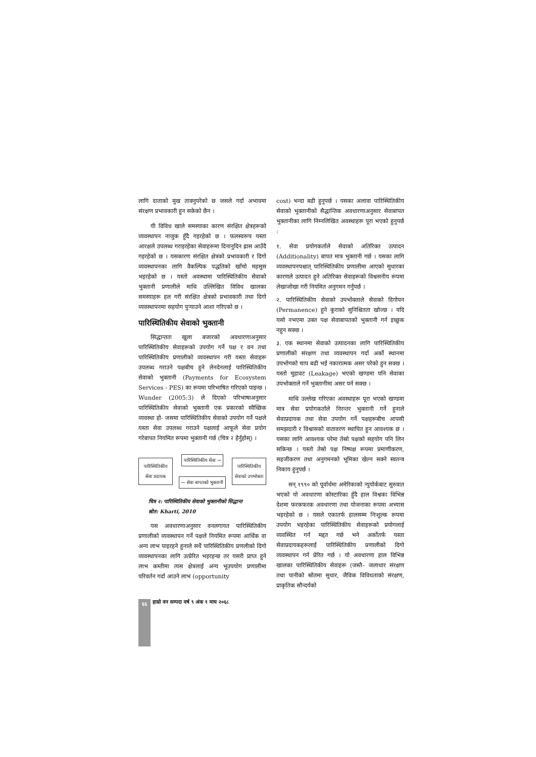लागि दाताको मुख ताक्नुपरेको छ जसले गर्दा अभावमा संरक्षण प्रभावकारी हुन सकेको छैन ।
यी विविध खाले समस्याका कारण संरक्षित क्षेत्रहरूको व्यवस्थापन नाजुक हुँदै गइरहेको छ । फलस्वरूप यस्ता आरक्षले उपलब्ध गराइरहेका सेवाहरूमा दिनानुदिन ह्रास आउँदै गइरहेको छ । यसकारण संरक्षित क्षेत्रको प्रभावकारी र दिगो व्यवस्थापनका लागि वैकल्पिक पद्धतिको खाँचो महसुस भइरहेको छ । यस्तो अवस्थामा पारिस्थितिकीय सेवाको भुक्तानी प्रणालीले माथि उल्लिखित विविध खालका समस्याहरू हल गरी संरक्षित क्षेत्रको प्रभावकारी तथा दिगो व्यवस्थापनमा सहयोग पुऱ्याउने आशा गरिएको छ ।
पारिस्थितिकीय सेवाको भुक्तानी
सिद्धान्ततः खुला बजारको अवधारणाअनुसार पारिस्थितिकीय सेवाहरूको उपयोग गर्ने पक्ष र वन तथा पारिस्थितिकीय प्रणालीको व्यवस्थापन गरी यस्ता सेवाहरू उपलब्ध गराउने पक्षबीच हुने लेनदेनलाई पारिस्थितिकीय सेवाको भुक्तानी (Payments for Ecosystem Services - PES) का रूपमा परिभाषित गरिएको पाइन्छ । Wunder (2005:3) ले दिएको परिभाषाअनुसार पारिस्थितिकीय सेवाको भुक्तानी एक प्रकारको स्वैच्छिक व्यवस्था हो- जसमा पारिस्थितिकीय सेवाको उपयोग गर्ने पक्षले यस्ता सेवा उपलब्ध गराउने पक्षलाई आफूले सेवा प्रयोग गरेबापत नियमित रूपमा भुक्तानी गर्छ (चित्र २ हेर्नुहोस्) ।
पारिस्थितिकीय सेवा प्रदायक
पारिस्थितिकीय सेवा →
← सेवा बापतको भुक्तानी
पारिस्थितिकीय सेवाको उपभोक्ता
चित्र २: पारिस्थितिकीय सेवाको भुक्तानीको सिद्धान्त
स्रोत: Kharti, 2010
यस अवधारणाअनुसार वनलगायत पारिस्थितिकीय प्रणालीको व्यवस्थापन गर्ने पक्षले नियमित रूपमा आर्थिक वा अन्य लाभ पाइरहने हुनाले सधैं पारिस्थितिकीय प्रणलीको दिगो व्यवस्थापनका लागि उत्प्रेरित भइरहन्छ तर यसरी प्राप्त हुने लाभ कम्तीमा त्यस क्षेत्रलाई अन्य भूउपयोग प्रणालीमा परिवर्तन गर्दा आउने लाभ (opportunity
cost) भन्दा बढी हुनुपर्छ । यसका अलावा पारिस्थितिकीय सेवाको भुक्तानीको सैद्धान्तिक अवधारणाअनुसार सेवाबापत भुक्तानीका लागि निम्नलिखित अवस्थाहरू पूरा भएको हुनुपर्छ :
१. सेवा प्रयोगकर्ताले सेवाको अतिरिक्त उत्पादन (Additionality) बापत मात्र भुक्तानी गर्छ । यसका लागि व्यवस्थापनपश्चात् पारिस्थितिकीय प्रणालीमा आएको सुधारका कारणले उत्पादन हुने अतिरिक्त सेवाहरूको विश्वसनीय रूपमा लेखाजोखा गरी नियमित अनुगमन गर्नुपर्छ ।
२. पारिस्थितिकीय सेवाको उपभोक्ताले सेवाको दिगोपन (Permanence) हुने कुराको सुनिश्चितता खोज्छ । यदि यसो नभएमा उक्त पक्ष सेवाबापतको भुक्तानी गर्न इच्छुक नहुन सक्छ ।
३. एक स्थानमा सेवाको उत्पादनका लागि पारिस्थितिकीय प्रणालीको संरक्षण तथा व्यवस्थापन गर्दा अर्को स्थानमा उपभोगको चाप बढी भई नकारात्मक असर परेको हुन सक्छ । यस्तो चुहावट (Leakage) भएको खण्डमा पनि सेवाका उपभोक्ताले गर्ने भुक्तानीमा असर पर्न सक्छ ।
माथि उल्लेख गरिएका अवस्थाहरू पूरा भएको खण्डमा मात्र सेवा प्रयोगकर्ताले निरन्तर भुक्तानी गर्ने हुनाले सेवाप्रदायक तथा सेवा उपयोग गर्ने पक्षहरूबीच आपसी समझदारी र विश्वासको वातावरण स्थापित हुन आवश्यक छ । यसका लागि आवश्यक परेमा तेस्रो पक्षको सहयोग पनि लिन सकिन्छ । यस्तो तेस्रो पक्ष निष्पक्ष रूपमा प्रमाणीकरण, सहजीकरण तथा अनुगमनको भूमिका खेल्न सक्ने स्वतन्त्र निकाय हुनुपर्छ ।
सन् १९९० को पूर्वार्धमा अमेरिकाको न्युयोर्कबाट सुरुवात भएको यो अवधारणा कोस्टारिका हुँदै हाल विश्वका विभिन्न देशमा फरकफरक अवधारणा तथा योजनाका रूपमा अभ्यास भइरहेको छ । यसले एकातर्फ हालसम्म निःशुल्क रूपमा उपयोग भइरहेका पारिस्थितिकीय सेवाहरूको प्रयोगलाई व्यवस्थित गर्न मद्दत गर्छ भने अर्कोतर्फ यस्ता सेवाप्रदायकहरूलाई पारिस्थितिकीय प्रणालीको दिगो व्यवस्थापन गर्न प्रेरित गर्छ । यो अवधारणा हाल विभिन्न खालका पारिस्थितिकीय सेवाहरू (जस्तै– जलाधार संरक्षण तथा पानीको स्रोतमा सुधार, जैविक विविधताको संरक्षण, प्राकृतिक सौन्दर्यको
६६
हाम्रो वन सम्पदा वर्ष ९ अंक १ माघ २०६८